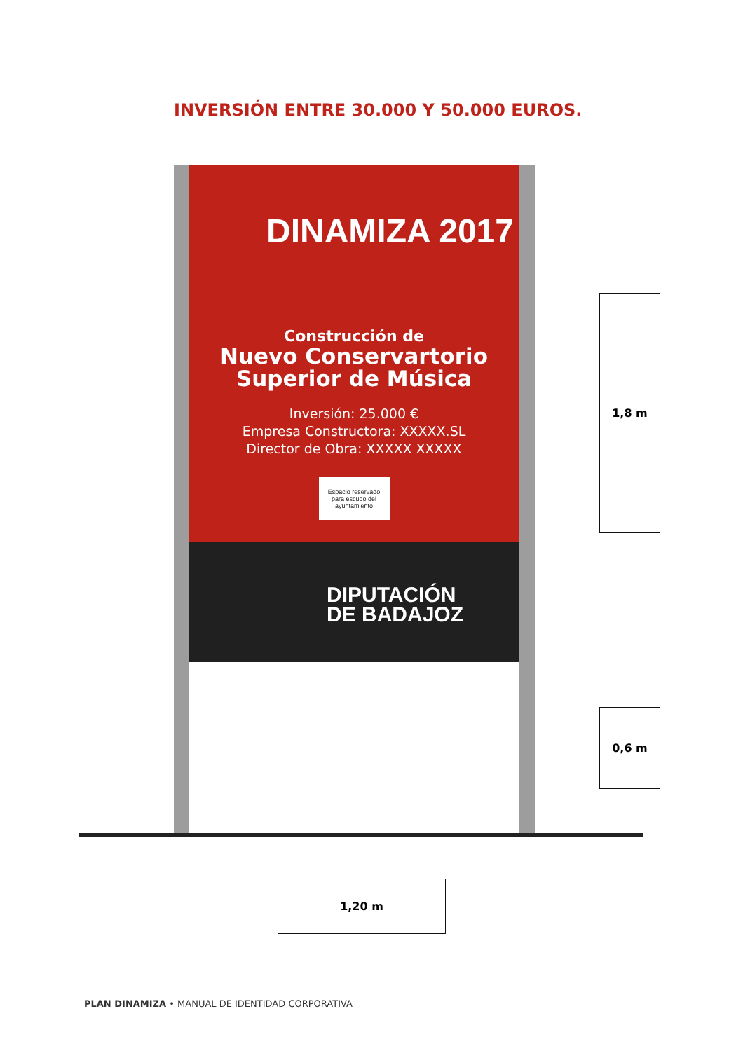INVERSIÓN ENTRE 30.000 Y 50.000 EUROS.
DINAMIZA 2017
Construcción de
Nuevo Conservartorio
Superior de Música
Inversión: 25.000 €
Empresa Constructora: XXXXX.SL
Director de Obra: XXXXX XXXXX
Espacio reservado
para escudo del
ayuntamiento
DIPUTACIÓN
DE BADAJOZ
1,8 m
0,6 m
1,20 m
PLAN DINAMIZA • MANUAL DE IDENTIDAD CORPORATIVA